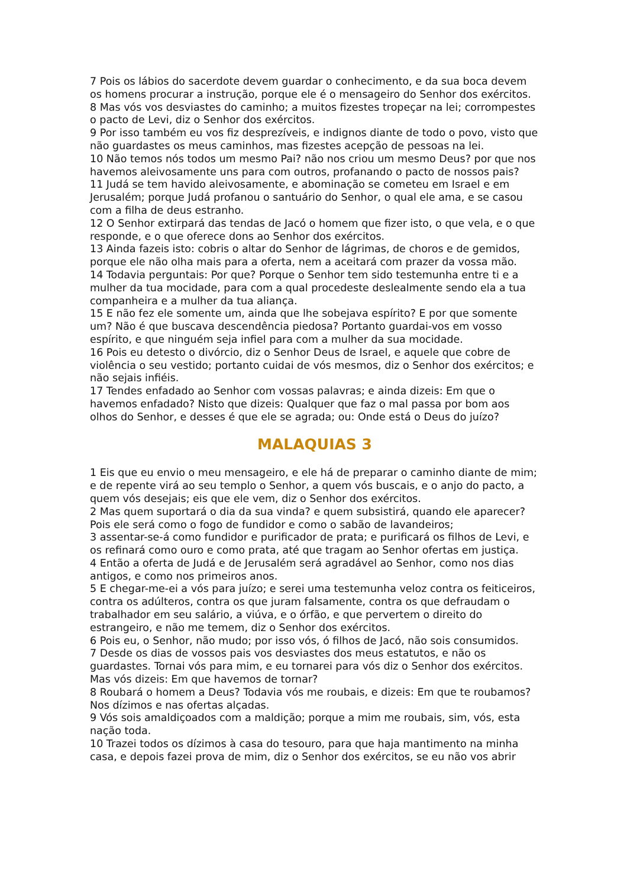7 Pois os lábios do sacerdote devem guardar o conhecimento, e da sua boca devem os homens procurar a instrução, porque ele é o mensageiro do Senhor dos exércitos.
8 Mas vós vos desviastes do caminho; a muitos fizestes tropeçar na lei; corrompestes o pacto de Levi, diz o Senhor dos exércitos.
9 Por isso também eu vos fiz desprezíveis, e indignos diante de todo o povo, visto que não guardastes os meus caminhos, mas fizestes acepção de pessoas na lei.
10 Não temos nós todos um mesmo Pai? não nos criou um mesmo Deus? por que nos havemos aleivosamente uns para com outros, profanando o pacto de nossos pais?
11 Judá se tem havido aleivosamente, e abominação se cometeu em Israel e em Jerusalém; porque Judá profanou o santuário do Senhor, o qual ele ama, e se casou com a filha de deus estranho.
12 O Senhor extirpará das tendas de Jacó o homem que fizer isto, o que vela, e o que responde, e o que oferece dons ao Senhor dos exércitos.
13 Ainda fazeis isto: cobris o altar do Senhor de lágrimas, de choros e de gemidos, porque ele não olha mais para a oferta, nem a aceitará com prazer da vossa mão.
14 Todavia perguntais: Por que? Porque o Senhor tem sido testemunha entre ti e a mulher da tua mocidade, para com a qual procedeste deslealmente sendo ela a tua companheira e a mulher da tua aliança.
15 E não fez ele somente um, ainda que lhe sobejava espírito? E por que somente um? Não é que buscava descendência piedosa? Portanto guardai-vos em vosso espírito, e que ninguém seja infiel para com a mulher da sua mocidade.
16 Pois eu detesto o divórcio, diz o Senhor Deus de Israel, e aquele que cobre de violência o seu vestido; portanto cuidai de vós mesmos, diz o Senhor dos exércitos; e não sejais infiéis.
17 Tendes enfadado ao Senhor com vossas palavras; e ainda dizeis: Em que o havemos enfadado? Nisto que dizeis: Qualquer que faz o mal passa por bom aos olhos do Senhor, e desses é que ele se agrada; ou: Onde está o Deus do juízo?
MALAQUIAS 3
1 Eis que eu envio o meu mensageiro, e ele há de preparar o caminho diante de mim; e de repente virá ao seu templo o Senhor, a quem vós buscais, e o anjo do pacto, a quem vós desejais; eis que ele vem, diz o Senhor dos exércitos.
2 Mas quem suportará o dia da sua vinda? e quem subsistirá, quando ele aparecer? Pois ele será como o fogo de fundidor e como o sabão de lavandeiros;
3 assentar-se-á como fundidor e purificador de prata; e purificará os filhos de Levi, e os refinará como ouro e como prata, até que tragam ao Senhor ofertas em justiça.
4 Então a oferta de Judá e de Jerusalém será agradável ao Senhor, como nos dias antigos, e como nos primeiros anos.
5 E chegar-me-ei a vós para juízo; e serei uma testemunha veloz contra os feiticeiros, contra os adúlteros, contra os que juram falsamente, contra os que defraudam o trabalhador em seu salário, a viúva, e o órfão, e que pervertem o direito do estrangeiro, e não me temem, diz o Senhor dos exércitos.
6 Pois eu, o Senhor, não mudo; por isso vós, ó filhos de Jacó, não sois consumidos.
7 Desde os dias de vossos pais vos desviastes dos meus estatutos, e não os guardastes. Tornai vós para mim, e eu tornarei para vós diz o Senhor dos exércitos. Mas vós dizeis: Em que havemos de tornar?
8 Roubará o homem a Deus? Todavia vós me roubais, e dizeis: Em que te roubamos? Nos dízimos e nas ofertas alçadas.
9 Vós sois amaldiçoados com a maldição; porque a mim me roubais, sim, vós, esta nação toda.
10 Trazei todos os dízimos à casa do tesouro, para que haja mantimento na minha casa, e depois fazei prova de mim, diz o Senhor dos exércitos, se eu não vos abrir